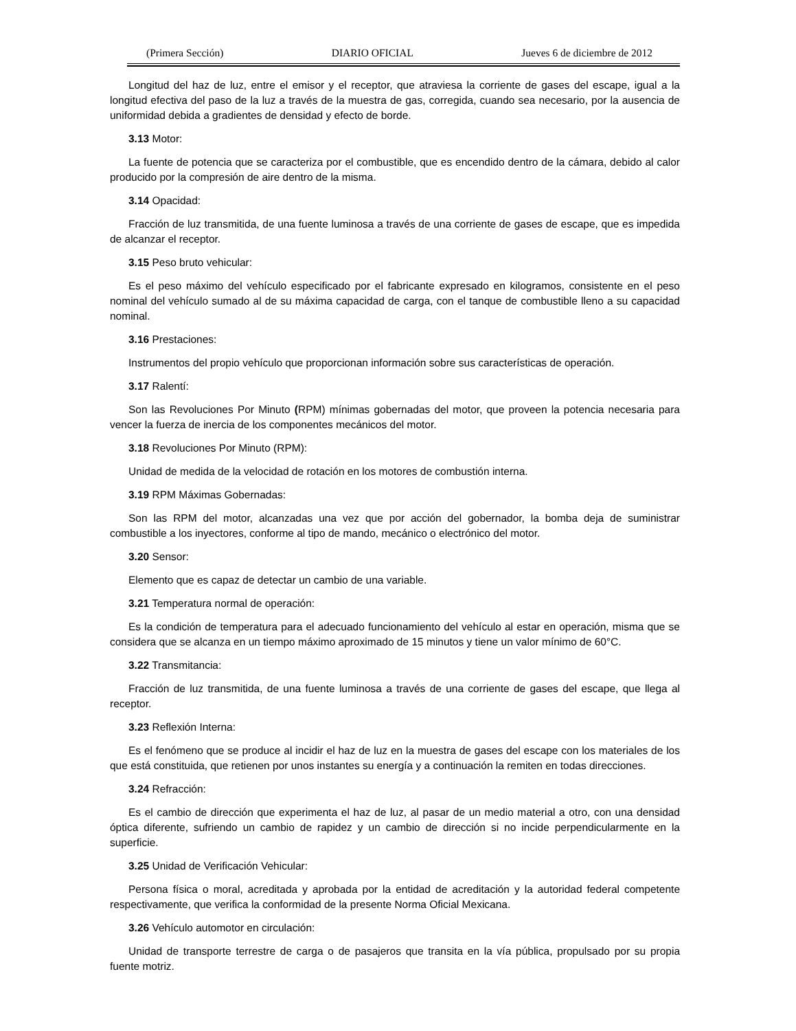(Primera Sección) DIARIO OFICIAL Jueves 6 de diciembre de 2012
Longitud del haz de luz, entre el emisor y el receptor, que atraviesa la corriente de gases del escape, igual a la longitud efectiva del paso de la luz a través de la muestra de gas, corregida, cuando sea necesario, por la ausencia de uniformidad debida a gradientes de densidad y efecto de borde.
3.13 Motor:
La fuente de potencia que se caracteriza por el combustible, que es encendido dentro de la cámara, debido al calor producido por la compresión de aire dentro de la misma.
3.14 Opacidad:
Fracción de luz transmitida, de una fuente luminosa a través de una corriente de gases de escape, que es impedida de alcanzar el receptor.
3.15 Peso bruto vehicular:
Es el peso máximo del vehículo especificado por el fabricante expresado en kilogramos, consistente en el peso nominal del vehículo sumado al de su máxima capacidad de carga, con el tanque de combustible lleno a su capacidad nominal.
3.16 Prestaciones:
Instrumentos del propio vehículo que proporcionan información sobre sus características de operación.
3.17 Ralentí:
Son las Revoluciones Por Minuto (RPM) mínimas gobernadas del motor, que proveen la potencia necesaria para vencer la fuerza de inercia de los componentes mecánicos del motor.
3.18 Revoluciones Por Minuto (RPM):
Unidad de medida de la velocidad de rotación en los motores de combustión interna.
3.19 RPM Máximas Gobernadas:
Son las RPM del motor, alcanzadas una vez que por acción del gobernador, la bomba deja de suministrar combustible a los inyectores, conforme al tipo de mando, mecánico o electrónico del motor.
3.20 Sensor:
Elemento que es capaz de detectar un cambio de una variable.
3.21 Temperatura normal de operación:
Es la condición de temperatura para el adecuado funcionamiento del vehículo al estar en operación, misma que se considera que se alcanza en un tiempo máximo aproximado de 15 minutos y tiene un valor mínimo de 60°C.
3.22 Transmitancia:
Fracción de luz transmitida, de una fuente luminosa a través de una corriente de gases del escape, que llega al receptor.
3.23 Reflexión Interna:
Es el fenómeno que se produce al incidir el haz de luz en la muestra de gases del escape con los materiales de los que está constituida, que retienen por unos instantes su energía y a continuación la remiten en todas direcciones.
3.24 Refracción:
Es el cambio de dirección que experimenta el haz de luz, al pasar de un medio material a otro, con una densidad óptica diferente, sufriendo un cambio de rapidez y un cambio de dirección si no incide perpendicularmente en la superficie.
3.25 Unidad de Verificación Vehicular:
Persona física o moral, acreditada y aprobada por la entidad de acreditación y la autoridad federal competente respectivamente, que verifica la conformidad de la presente Norma Oficial Mexicana.
3.26 Vehículo automotor en circulación:
Unidad de transporte terrestre de carga o de pasajeros que transita en la vía pública, propulsado por su propia fuente motriz.